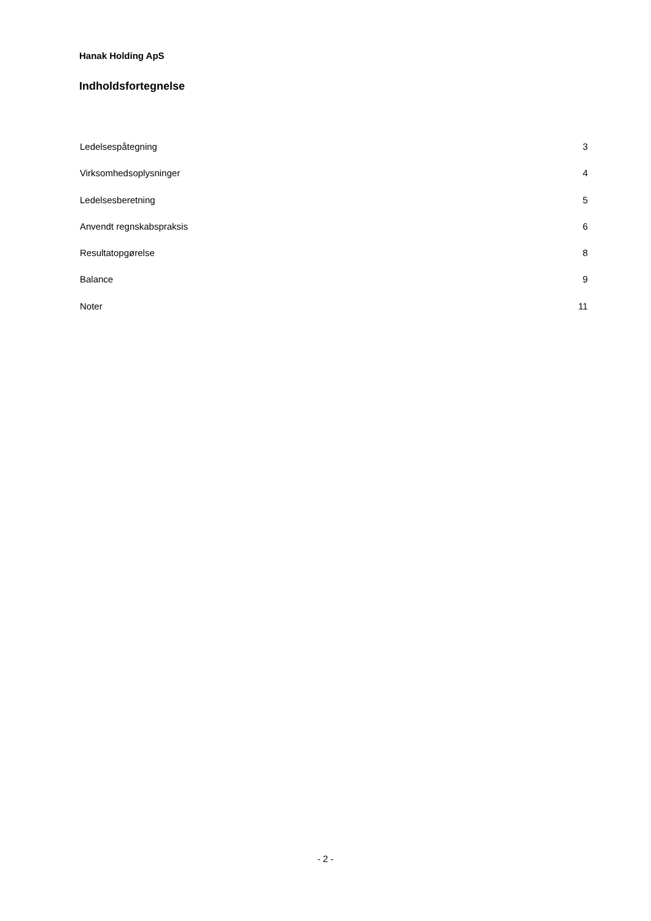Hanak Holding ApS
Indholdsfortegnelse
Ledelsespåtegning 3
Virksomhedsoplysninger 4
Ledelsesberetning 5
Anvendt regnskabspraksis 6
Resultatopgørelse 8
Balance 9
Noter 11
- 2 -